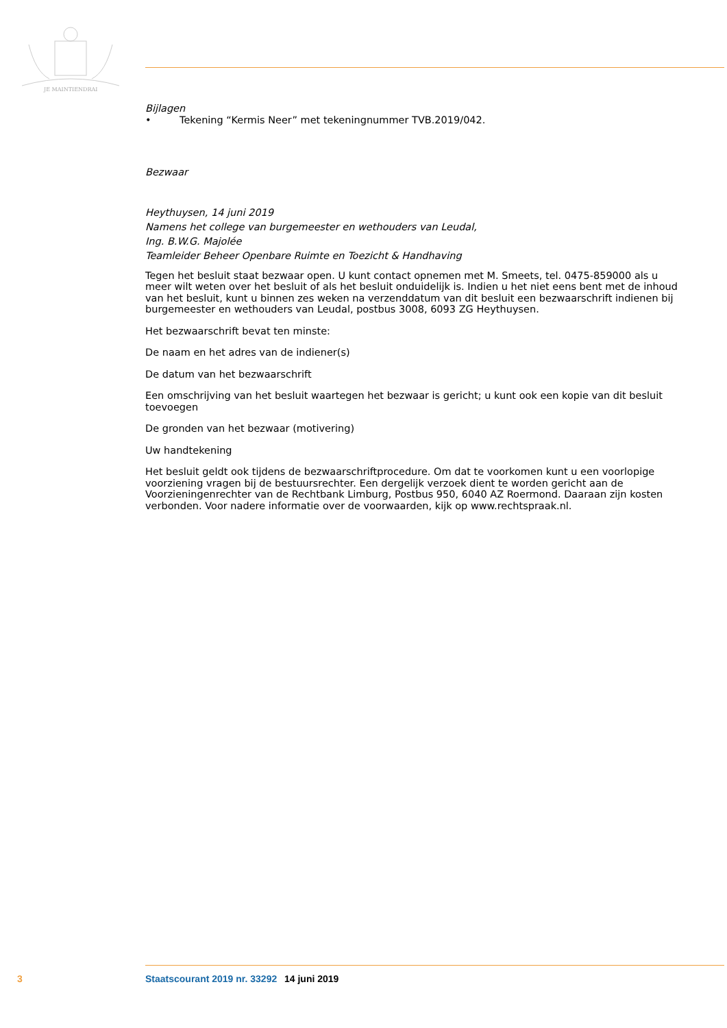JE MAINTIENDRAI
Bijlagen
• Tekening “Kermis Neer” met tekeningnummer TVB.2019/042.
Bezwaar
Heythuysen, 14 juni 2019
Namens het college van burgemeester en wethouders van Leudal,
Ing. B.W.G. Majolée
Teamleider Beheer Openbare Ruimte en Toezicht & Handhaving
Tegen het besluit staat bezwaar open. U kunt contact opnemen met M. Smeets, tel. 0475-859000 als u meer wilt weten over het besluit of als het besluit onduidelijk is. Indien u het niet eens bent met de inhoud van het besluit, kunt u binnen zes weken na verzenddatum van dit besluit een bezwaarschrift indienen bij burgemeester en wethouders van Leudal, postbus 3008, 6093 ZG Heythuysen.
Het bezwaarschrift bevat ten minste:
De naam en het adres van de indiener(s)
De datum van het bezwaarschrift
Een omschrijving van het besluit waartegen het bezwaar is gericht; u kunt ook een kopie van dit besluit toevoegen
De gronden van het bezwaar (motivering)
Uw handtekening
Het besluit geldt ook tijdens de bezwaarschriftprocedure. Om dat te voorkomen kunt u een voorlopige voorziening vragen bij de bestuursrechter. Een dergelijk verzoek dient te worden gericht aan de Voorzieningenrechter van de Rechtbank Limburg, Postbus 950, 6040 AZ Roermond. Daaraan zijn kosten verbonden. Voor nadere informatie over de voorwaarden, kijk op www.rechtspraak.nl.
3 Staatscourant 2019 nr. 33292 14 juni 2019